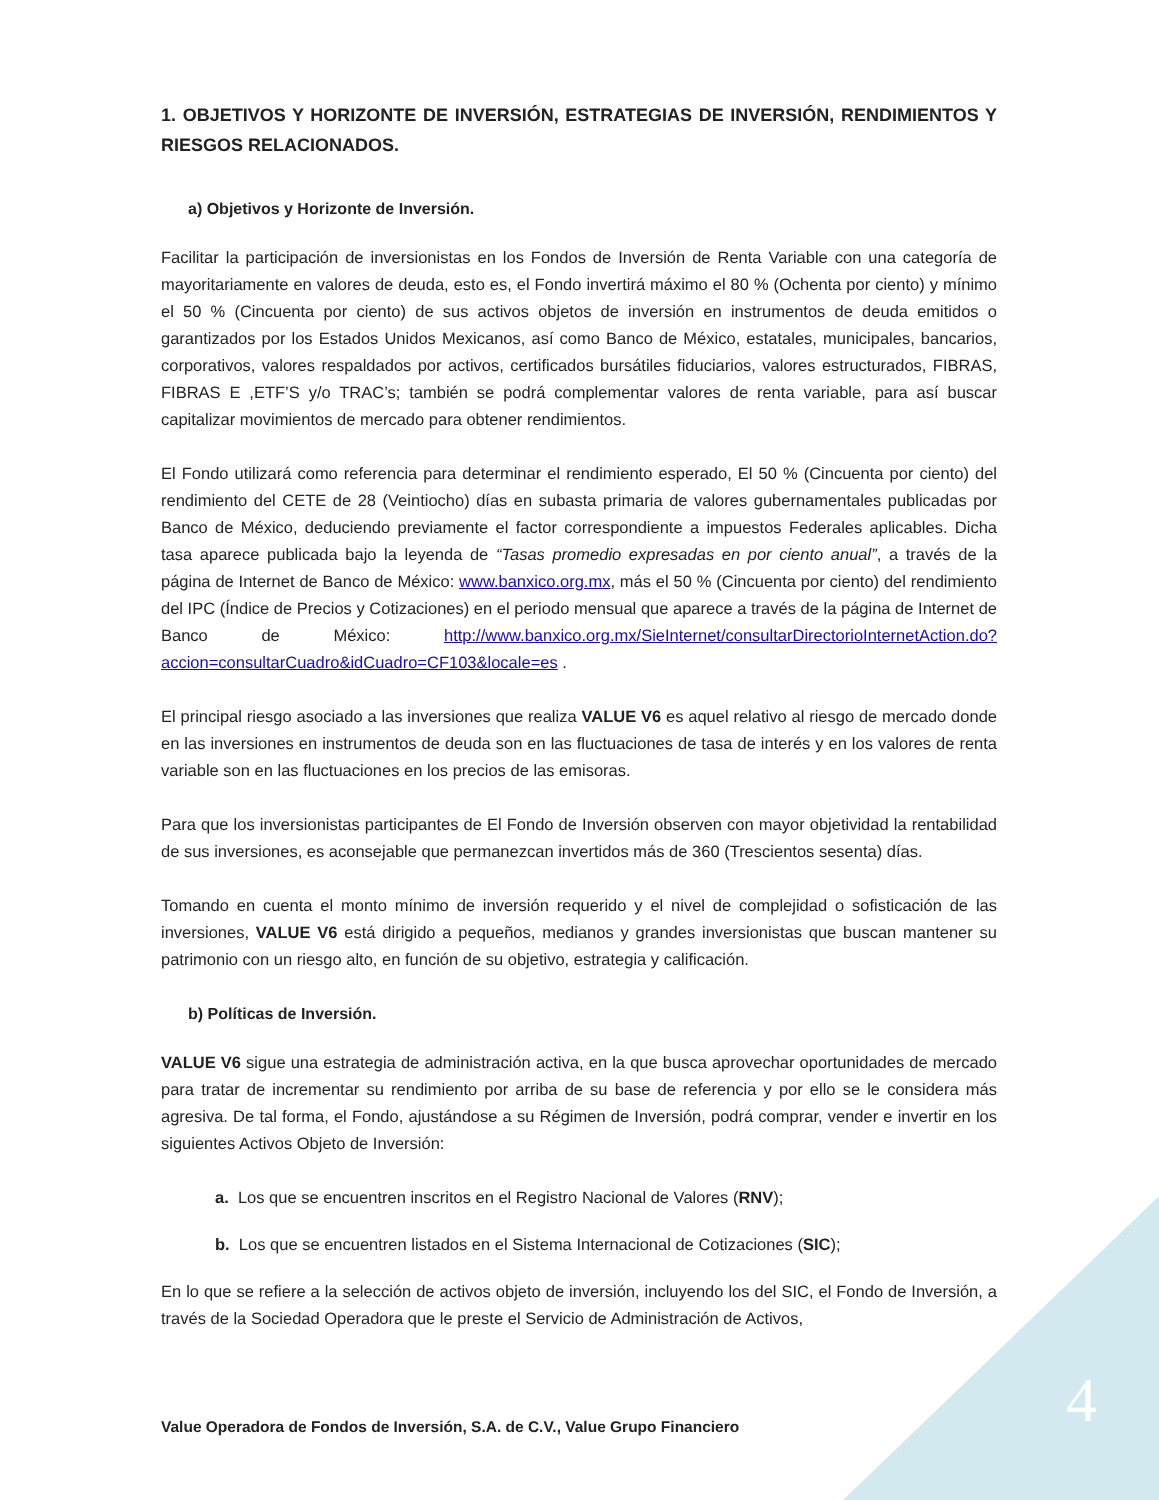1. OBJETIVOS Y HORIZONTE DE INVERSIÓN, ESTRATEGIAS DE INVERSIÓN, RENDIMIENTOS Y RIESGOS RELACIONADOS.
a) Objetivos y Horizonte de Inversión.
Facilitar la participación de inversionistas en los Fondos de Inversión de Renta Variable con una categoría de mayoritariamente en valores de deuda, esto es, el Fondo invertirá máximo el 80 % (Ochenta por ciento) y mínimo el 50 % (Cincuenta por ciento) de sus activos objetos de inversión en instrumentos de deuda emitidos o garantizados por los Estados Unidos Mexicanos, así como Banco de México, estatales, municipales, bancarios, corporativos, valores respaldados por activos, certificados bursátiles fiduciarios, valores estructurados, FIBRAS, FIBRAS E ,ETF’S y/o TRAC’s; también se podrá complementar valores de renta variable, para así buscar capitalizar movimientos de mercado para obtener rendimientos.
El Fondo utilizará como referencia para determinar el rendimiento esperado, El 50 % (Cincuenta por ciento) del rendimiento del CETE de 28 (Veintiocho) días en subasta primaria de valores gubernamentales publicadas por Banco de México, deduciendo previamente el factor correspondiente a impuestos Federales aplicables. Dicha tasa aparece publicada bajo la leyenda de “Tasas promedio expresadas en por ciento anual”, a través de la página de Internet de Banco de México: www.banxico.org.mx, más el 50 % (Cincuenta por ciento) del rendimiento del IPC (Índice de Precios y Cotizaciones) en el periodo mensual que aparece a través de la página de Internet de Banco de México: http://www.banxico.org.mx/SieInternet/consultarDirectorioInternetAction.do?accion=consultarCuadro&idCuadro=CF103&locale=es .
El principal riesgo asociado a las inversiones que realiza VALUE V6 es aquel relativo al riesgo de mercado donde en las inversiones en instrumentos de deuda son en las fluctuaciones de tasa de interés y en los valores de renta variable son en las fluctuaciones en los precios de las emisoras.
Para que los inversionistas participantes de El Fondo de Inversión observen con mayor objetividad la rentabilidad de sus inversiones, es aconsejable que permanezcan invertidos más de 360 (Trescientos sesenta) días.
Tomando en cuenta el monto mínimo de inversión requerido y el nivel de complejidad o sofisticación de las inversiones, VALUE V6 está dirigido a pequeños, medianos y grandes inversionistas que buscan mantener su patrimonio con un riesgo alto, en función de su objetivo, estrategia y calificación.
b) Políticas de Inversión.
VALUE V6 sigue una estrategia de administración activa, en la que busca aprovechar oportunidades de mercado para tratar de incrementar su rendimiento por arriba de su base de referencia y por ello se le considera más agresiva. De tal forma, el Fondo, ajustándose a su Régimen de Inversión, podrá comprar, vender e invertir en los siguientes Activos Objeto de Inversión:
a. Los que se encuentren inscritos en el Registro Nacional de Valores (RNV);
b. Los que se encuentren listados en el Sistema Internacional de Cotizaciones (SIC);
En lo que se refiere a la selección de activos objeto de inversión, incluyendo los del SIC, el Fondo de Inversión, a través de la Sociedad Operadora que le preste el Servicio de Administración de Activos,
4
Value Operadora de Fondos de Inversión, S.A. de C.V., Value Grupo Financiero